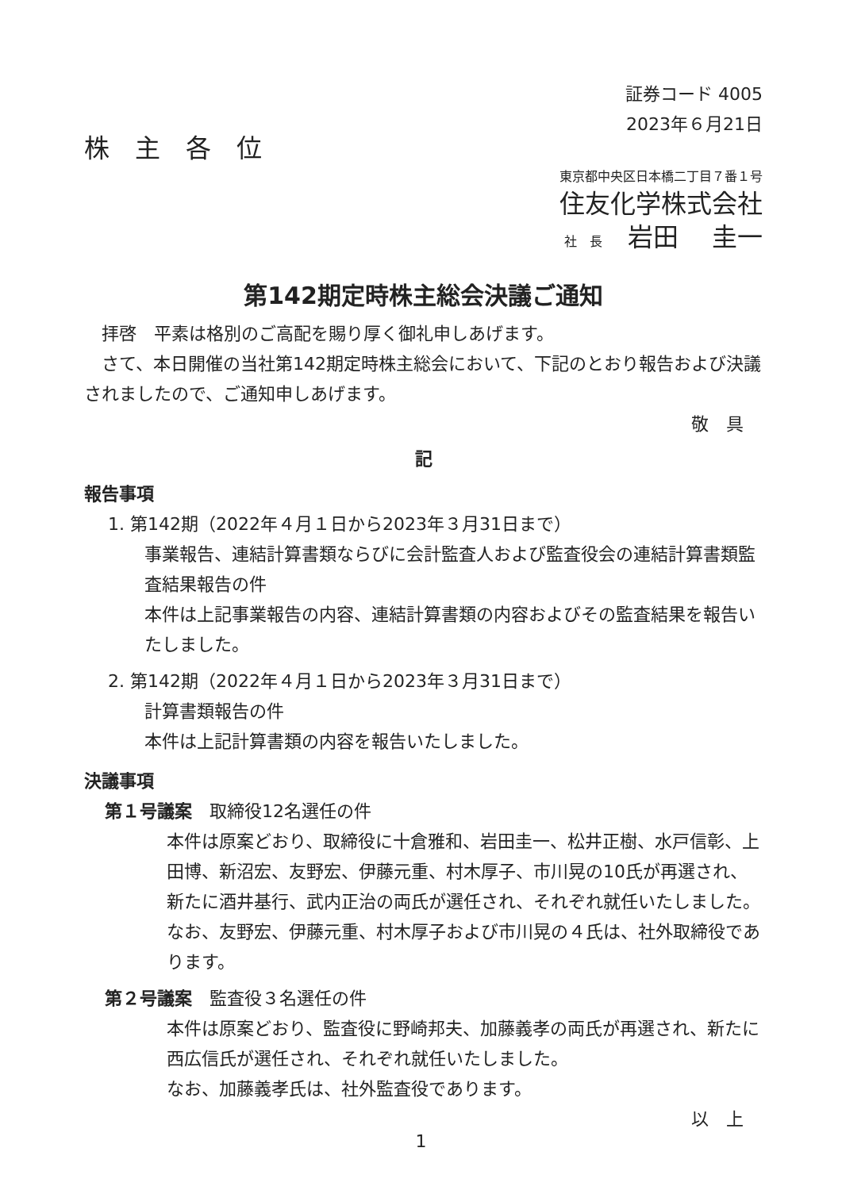証券コード 4005
2023年６月21日
株　主　各　位
東京都中央区日本橋二丁目７番１号
住友化学株式会社
社　長　岩田　 圭一
第142期定時株主総会決議ご通知
　拝啓　平素は格別のご高配を賜り厚く御礼申しあげます。
　さて、本日開催の当社第142期定時株主総会において、下記のとおり報告および決議されましたので、ご通知申しあげます。
敬　具
記
報告事項
1. 第142期（2022年４月１日から2023年３月31日まで）
事業報告、連結計算書類ならびに会計監査人および監査役会の連結計算書類監査結果報告の件
本件は上記事業報告の内容、連結計算書類の内容およびその監査結果を報告いたしました。
2. 第142期（2022年４月１日から2023年３月31日まで）
計算書類報告の件
本件は上記計算書類の内容を報告いたしました。
決議事項
第１号議案　取締役12名選任の件
本件は原案どおり、取締役に十倉雅和、岩田圭一、松井正樹、水戸信彰、上田博、新沼宏、友野宏、伊藤元重、村木厚子、市川晃の10氏が再選され、新たに酒井基行、武内正治の両氏が選任され、それぞれ就任いたしました。
なお、友野宏、伊藤元重、村木厚子および市川晃の４氏は、社外取締役であります。
第２号議案　監査役３名選任の件
本件は原案どおり、監査役に野崎邦夫、加藤義孝の両氏が再選され、新たに西広信氏が選任され、それぞれ就任いたしました。
なお、加藤義孝氏は、社外監査役であります。
以　上
1